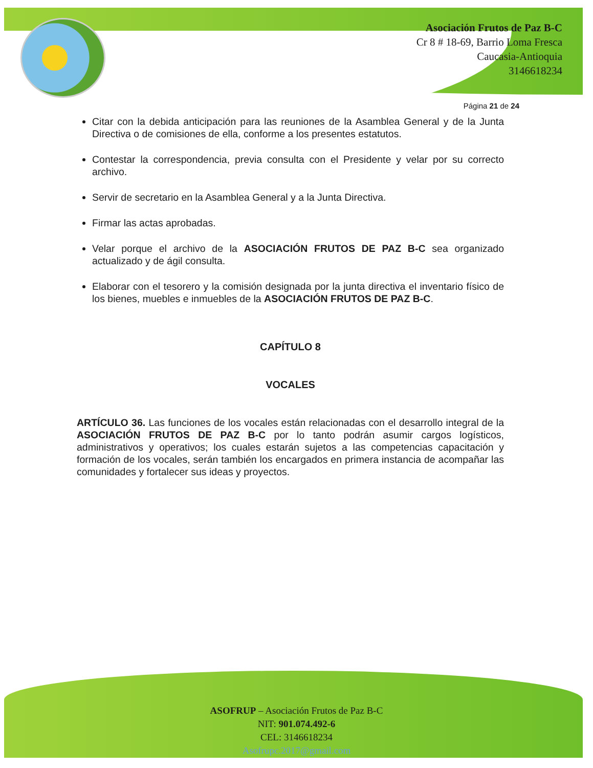Asociación Frutos de Paz B-C
Cr 8 # 18-69, Barrio Loma Fresca
Caucasia-Antioquia
3146618234
Página 21 de 24
Citar con la debida anticipación para las reuniones de la Asamblea General y de la Junta Directiva o de comisiones de ella, conforme a los presentes estatutos.
Contestar la correspondencia, previa consulta con el Presidente y velar por su correcto archivo.
Servir de secretario en la Asamblea General y a la Junta Directiva.
Firmar las actas aprobadas.
Velar porque el archivo de la ASOCIACIÓN FRUTOS DE PAZ B-C sea organizado actualizado y de ágil consulta.
Elaborar con el tesorero y la comisión designada por la junta directiva el inventario físico de los bienes, muebles e inmuebles de la ASOCIACIÓN FRUTOS DE PAZ B-C.
CAPÍTULO 8
VOCALES
ARTÍCULO 36. Las funciones de los vocales están relacionadas con el desarrollo integral de la ASOCIACIÓN FRUTOS DE PAZ B-C por lo tanto podrán asumir cargos logísticos, administrativos y operativos; los cuales estarán sujetos a las competencias capacitación y formación de los vocales, serán también los encargados en primera instancia de acompañar las comunidades y fortalecer sus ideas y proyectos.
ASOFRUP – Asociación Frutos de Paz B-C
NIT: 901.074.492-6
CEL: 3146618234
Asofrupc.2017@gmail.com